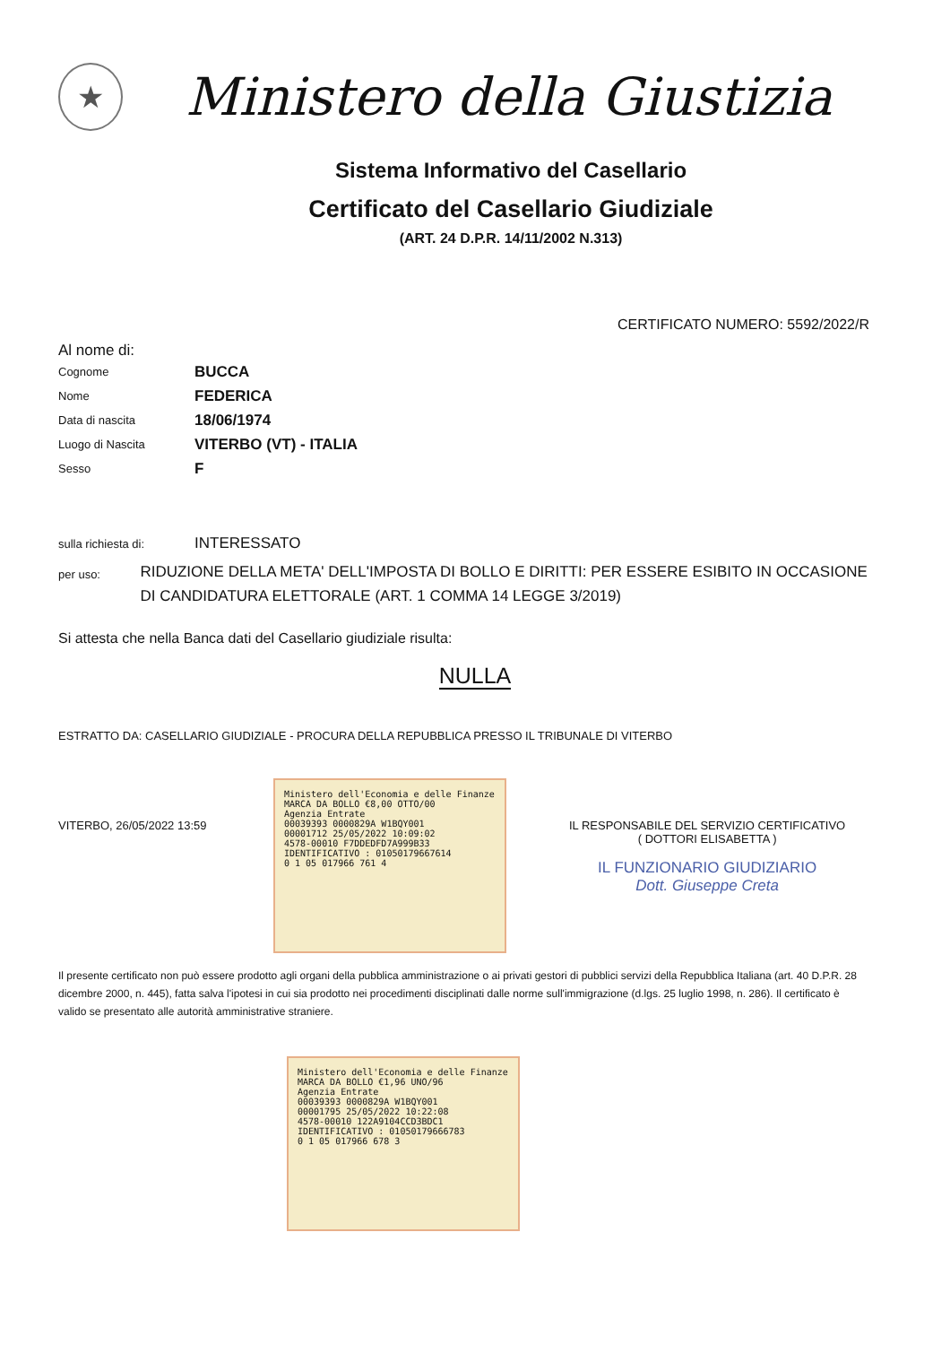★
Ministero della Giustizia
Sistema Informativo del Casellario
Certificato del Casellario Giudiziale
(ART. 24 D.P.R. 14/11/2002 N.313)
CERTIFICATO NUMERO: 5592/2022/R
Al nome di:
Cognome
BUCCA
Nome
FEDERICA
Data di nascita
18/06/1974
Luogo di Nascita
VITERBO (VT) - ITALIA
Sesso
F
sulla richiesta di:
INTERESSATO
per uso:
RIDUZIONE DELLA META' DELL'IMPOSTA DI BOLLO E DIRITTI: PER ESSERE ESIBITO IN OCCASIONE DI CANDIDATURA ELETTORALE (ART. 1 COMMA 14 LEGGE 3/2019)
Si attesta che nella Banca dati del Casellario giudiziale risulta:
NULLA
ESTRATTO DA: CASELLARIO GIUDIZIALE - PROCURA DELLA REPUBBLICA PRESSO IL TRIBUNALE DI VITERBO
VITERBO, 26/05/2022 13:59
Ministero dell'Economia e delle Finanze MARCA DA BOLLO €8,00 OTTO/00
Agenzia Entrate
00039393 0000829A W1BQY001
00001712 25/05/2022 10:09:02
4578-00010 F7DDEDFD7A999B33
IDENTIFICATIVO : 01050179667614
0 1 05 017966 761 4
IL RESPONSABILE DEL SERVIZIO CERTIFICATIVO
( DOTTORI ELISABETTA )
IL FUNZIONARIO GIUDIZIARIO
Dott. Giuseppe Creta
Il presente certificato non può essere prodotto agli organi della pubblica amministrazione o ai privati gestori di pubblici servizi della Repubblica Italiana (art. 40 D.P.R. 28 dicembre 2000, n. 445), fatta salva l'ipotesi in cui sia prodotto nei procedimenti disciplinati dalle norme sull'immigrazione (d.lgs. 25 luglio 1998, n. 286). Il certificato è valido se presentato alle autorità amministrative straniere.
Ministero dell'Economia e delle Finanze MARCA DA BOLLO €1,96 UNO/96
Agenzia Entrate
00039393 0000829A W1BQY001
00001795 25/05/2022 10:22:08
4578-00010 122A9104CCD3BDC1
IDENTIFICATIVO : 01050179666783
0 1 05 017966 678 3